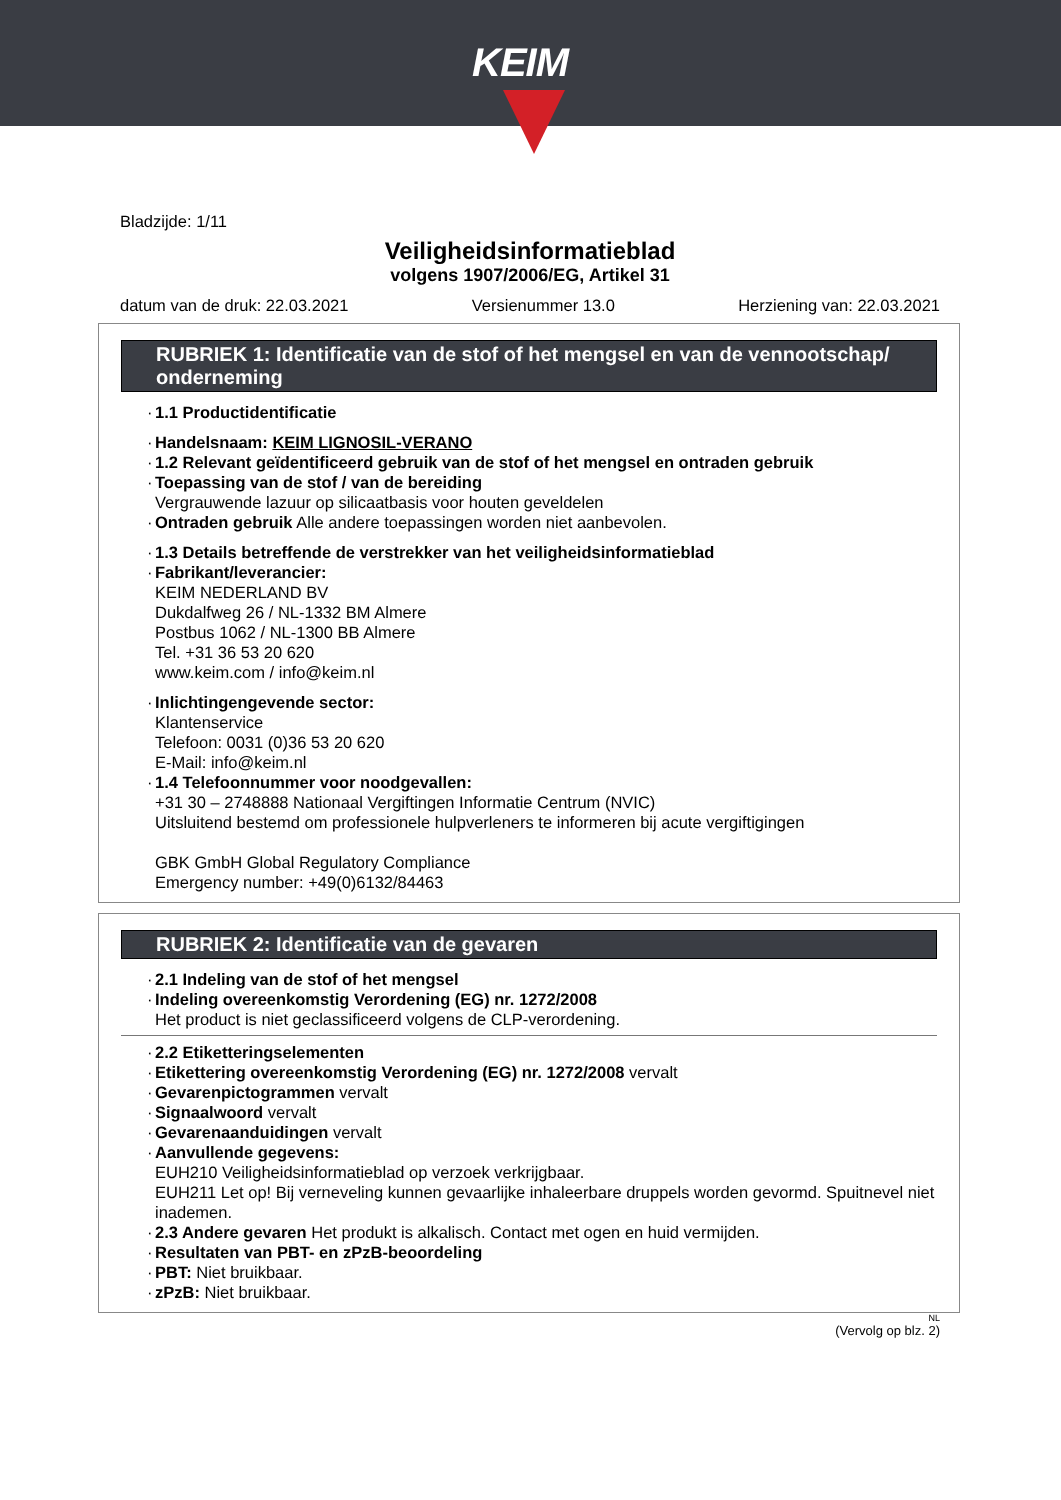KEIM
Bladzijde: 1/11
Veiligheidsinformatieblad
volgens 1907/2006/EG, Artikel 31
datum van de druk: 22.03.2021 Versienummer 13.0 Herziening van: 22.03.2021
RUBRIEK 1: Identificatie van de stof of het mengsel en van de vennootschap/ onderneming
· 1.1 Productidentificatie
· Handelsnaam: KEIM LIGNOSIL-VERANO
· 1.2 Relevant geïdentificeerd gebruik van de stof of het mengsel en ontraden gebruik
· Toepassing van de stof / van de bereiding
Vergrauwende lazuur op silicaatbasis voor houten geveldelen
· Ontraden gebruik Alle andere toepassingen worden niet aanbevolen.
· 1.3 Details betreffende de verstrekker van het veiligheidsinformatieblad
· Fabrikant/leverancier:
KEIM NEDERLAND BV
Dukdalfweg 26 / NL-1332 BM Almere
Postbus 1062 / NL-1300 BB Almere
Tel. +31 36 53 20 620
www.keim.com / info@keim.nl
· Inlichtingengevende sector:
Klantenservice
Telefoon: 0031 (0)36 53 20 620
E-Mail: info@keim.nl
· 1.4 Telefoonnummer voor noodgevallen:
+31 30 – 2748888 Nationaal Vergiftingen Informatie Centrum (NVIC)
Uitsluitend bestemd om professionele hulpverleners te informeren bij acute vergiftigingen
GBK GmbH Global Regulatory Compliance
Emergency number: +49(0)6132/84463
RUBRIEK 2: Identificatie van de gevaren
· 2.1 Indeling van de stof of het mengsel
· Indeling overeenkomstig Verordening (EG) nr. 1272/2008
Het product is niet geclassificeerd volgens de CLP-verordening.
· 2.2 Etiketteringselementen
· Etikettering overeenkomstig Verordening (EG) nr. 1272/2008 vervalt
· Gevarenpictogrammen vervalt
· Signaalwoord vervalt
· Gevarenaanduidingen vervalt
· Aanvullende gegevens:
EUH210 Veiligheidsinformatieblad op verzoek verkrijgbaar.
EUH211 Let op! Bij verneveling kunnen gevaarlijke inhaleerbare druppels worden gevormd. Spuitnevel niet inademen.
· 2.3 Andere gevaren Het produkt is alkalisch. Contact met ogen en huid vermijden.
· Resultaten van PBT- en zPzB-beoordeling
· PBT: Niet bruikbaar.
· zPzB: Niet bruikbaar.
NL
(Vervolg op blz. 2)